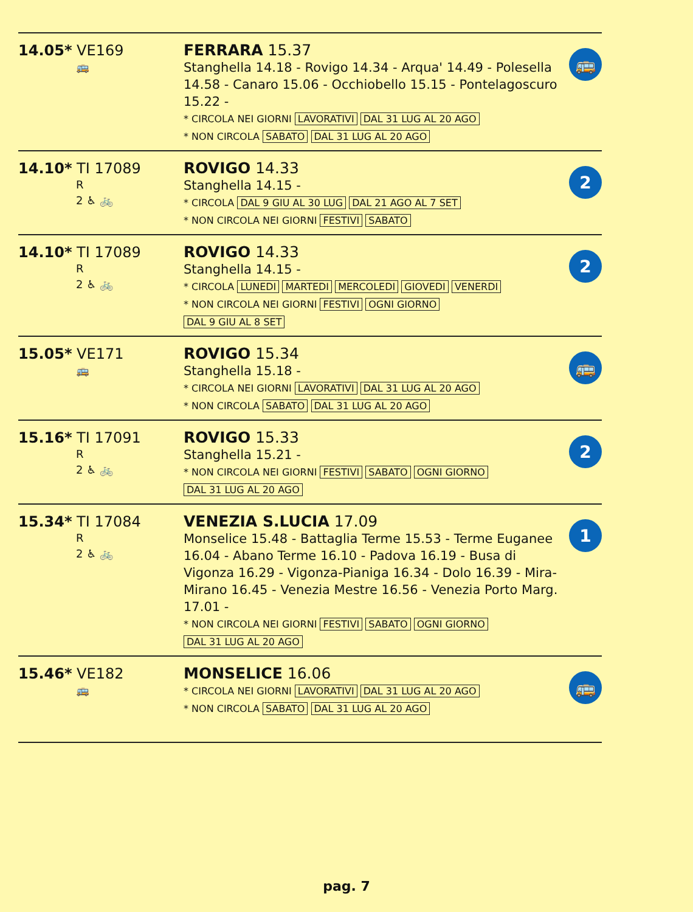14.05* VE169
🚌
FERRARA 15.37
Stanghella 14.18 - Rovigo 14.34 - Arqua' 14.49 - Polesella 14.58 - Canaro 15.06 - Occhiobello 15.15 - Pontelagoscuro 15.22 -
* CIRCOLA NEI GIORNI LAVORATIVI DAL 31 LUG AL 20 AGO
* NON CIRCOLA SABATO DAL 31 LUG AL 20 AGO
🚌
14.10* TI 17089
R
2 ♿ 🚲
ROVIGO 14.33
Stanghella 14.15 -
* CIRCOLA DAL 9 GIU AL 30 LUG DAL 21 AGO AL 7 SET
* NON CIRCOLA NEI GIORNI FESTIVI SABATO
2
14.10* TI 17089
R
2 ♿ 🚲
ROVIGO 14.33
Stanghella 14.15 -
* CIRCOLA LUNEDI MARTEDI MERCOLEDI GIOVEDI VENERDI
* NON CIRCOLA NEI GIORNI FESTIVI OGNI GIORNO
DAL 9 GIU AL 8 SET
2
15.05* VE171
🚌
ROVIGO 15.34
Stanghella 15.18 -
* CIRCOLA NEI GIORNI LAVORATIVI DAL 31 LUG AL 20 AGO
* NON CIRCOLA SABATO DAL 31 LUG AL 20 AGO
🚌
15.16* TI 17091
R
2 ♿ 🚲
ROVIGO 15.33
Stanghella 15.21 -
* NON CIRCOLA NEI GIORNI FESTIVI SABATO OGNI GIORNO
DAL 31 LUG AL 20 AGO
2
15.34* TI 17084
R
2 ♿ 🚲
VENEZIA S.LUCIA 17.09
Monselice 15.48 - Battaglia Terme 15.53 - Terme Euganee 16.04 - Abano Terme 16.10 - Padova 16.19 - Busa di Vigonza 16.29 - Vigonza-Pianiga 16.34 - Dolo 16.39 - Mira-Mirano 16.45 - Venezia Mestre 16.56 - Venezia Porto Marg. 17.01 -
* NON CIRCOLA NEI GIORNI FESTIVI SABATO OGNI GIORNO
DAL 31 LUG AL 20 AGO
1
15.46* VE182
🚌
MONSELICE 16.06
* CIRCOLA NEI GIORNI LAVORATIVI DAL 31 LUG AL 20 AGO
* NON CIRCOLA SABATO DAL 31 LUG AL 20 AGO
🚌
pag. 7